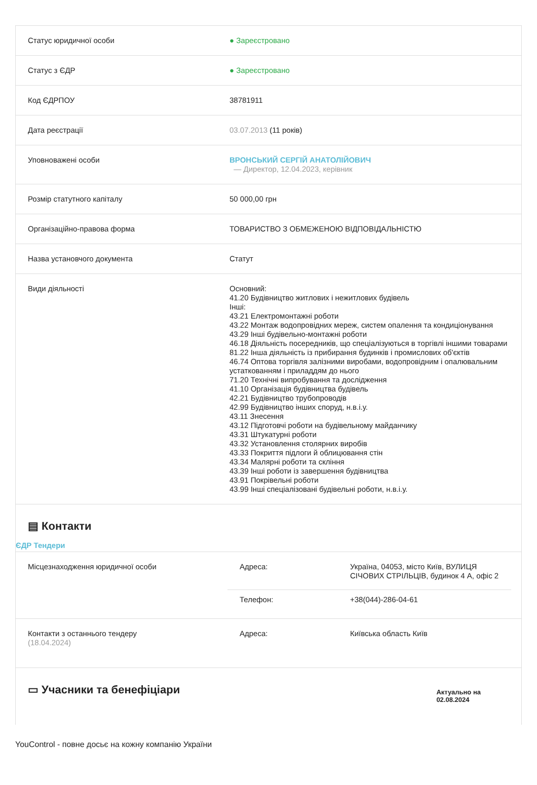| Статус юридичної особи | ● Зареєстровано |
| Статус з ЄДР | ● Зареєстровано |
| Код ЄДРПОУ | 38781911 |
| Дата реєстрації | 03.07.2013 (11 років) |
| Уповноважені особи | ВРОНСЬКИЙ СЕРГІЙ АНАТОЛІЙОВИЧ — Директор, 12.04.2023, керівник |
| Розмір статутного капіталу | 50 000,00 грн |
| Організаційно-правова форма | ТОВАРИСТВО З ОБМЕЖЕНОЮ ВІДПОВІДАЛЬНІСТЮ |
| Назва установчого документа | Статут |
| Види діяльності | Основний: 41.20 Будівництво житлових і нежитлових будівель Інші: 43.21 Електромонтажні роботи 43.22 Монтаж водопровідних мереж, систем опалення та кондиціонування 43.29 Інші будівельно-монтажні роботи 46.18 Діяльність посередників, що спеціалізуються в торгівлі іншими товарами 81.22 Інша діяльність із прибирання будинків і промислових об'єктів 46.74 Оптова торгівля залізними виробами, водопровідним і опалювальним устаткованням і приладдям до нього 71.20 Технічні випробування та дослідження 41.10 Організація будівництва будівель 42.21 Будівництво трубопроводів 42.99 Будівництво інших споруд, н.в.і.у. 43.11 Знесення 43.12 Підготовчі роботи на будівельному майданчику 43.31 Штукатурні роботи 43.32 Установлення столярних виробів 43.33 Покриття підлоги й облицювання стін 43.34 Малярні роботи та скління 43.39 Інші роботи із завершення будівництва 43.91 Покрівельні роботи 43.99 Інші спеціалізовані будівельні роботи, н.в.і.у. |
▤ Контакти
ЄДР Тендери
| Місцезнаходження юридичної особи | / Адреса: / Україна, 04053, місто Київ, ВУЛИЦЯ СІЧОВИХ СТРІЛЬЦІВ, будинок 4 А, офіс 2 / / Телефон: / +38(044)-286-04-61 / |
| Контакти з останнього тендеру (18.04.2024) | / Адреса: / Київська область Київ / |
▭ Учасники та бенефіціари
Актуально на
02.08.2024
YouControl - повне досьє на кожну компанію України